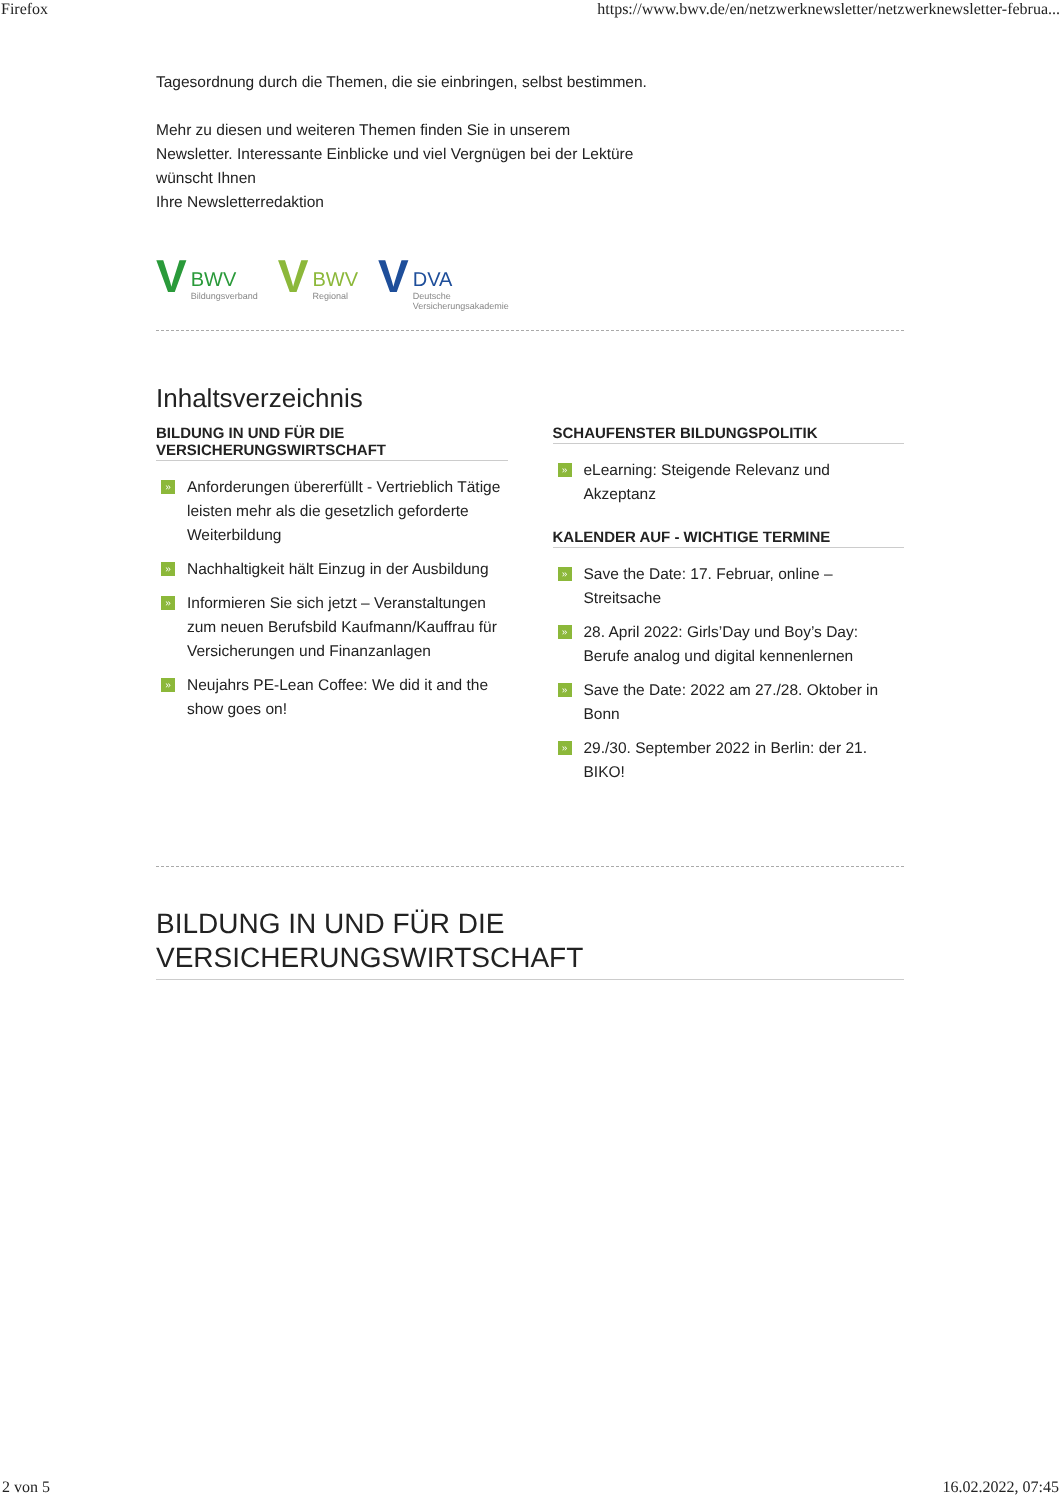Firefox https://www.bwv.de/en/netzwerknewsletter/netzwerknewsletter-februa...
Tagesordnung durch die Themen, die sie einbringen, selbst bestimmen.
Mehr zu diesen und weiteren Themen finden Sie in unserem
Newsletter. Interessante Einblicke und viel Vergnügen bei der Lektüre
wünscht Ihnen
Ihre Newsletterredaktion
V
BWV
Bildungsverband
V
BWV
Regional
V
DVA
Deutsche
Versicherungsakademie
Inhaltsverzeichnis
BILDUNG IN UND FÜR DIE VERSICHERUNGSWIRTSCHAFT
» Anforderungen übererfüllt - Vertrieblich Tätige leisten mehr als die gesetzlich geforderte Weiterbildung
» Nachhaltigkeit hält Einzug in der Ausbildung
» Informieren Sie sich jetzt – Veranstaltungen zum neuen Berufsbild Kaufmann/Kauffrau für Versicherungen und Finanzanlagen
» Neujahrs PE-Lean Coffee: We did it and the show goes on!
SCHAUFENSTER BILDUNGSPOLITIK
» eLearning: Steigende Relevanz und Akzeptanz
KALENDER AUF - WICHTIGE TERMINE
» Save the Date: 17. Februar, online – Streitsache
» 28. April 2022: Girls’Day und Boy’s Day: Berufe analog und digital kennenlernen
» Save the Date: 2022 am 27./28. Oktober in Bonn
» 29./30. September 2022 in Berlin: der 21. BIKO!
BILDUNG IN UND FÜR DIE
VERSICHERUNGSWIRTSCHAFT
2 von 5 16.02.2022, 07:45